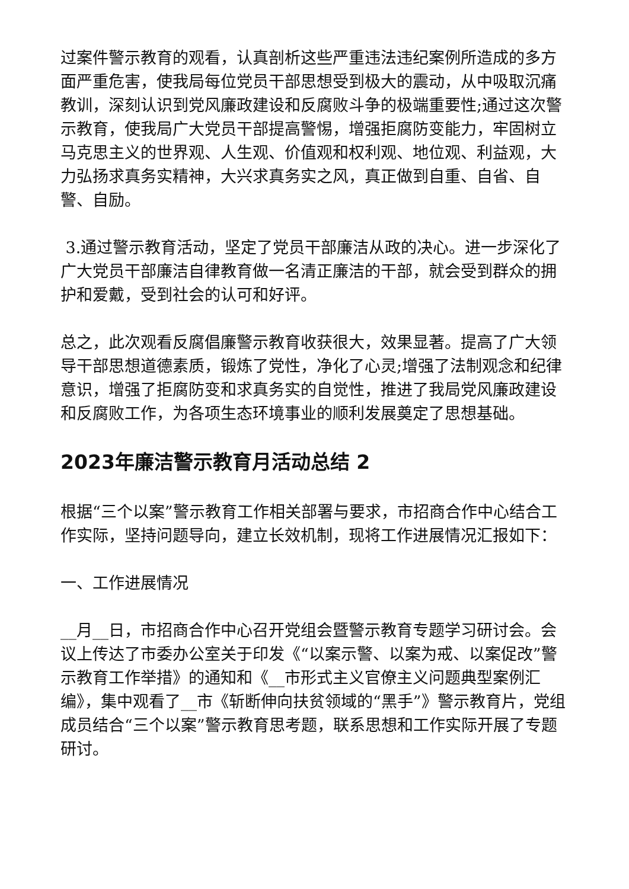过案件警示教育的观看，认真剖析这些严重违法违纪案例所造成的多方面严重危害，使我局每位党员干部思想受到极大的震动，从中吸取沉痛教训，深刻认识到党风廉政建设和反腐败斗争的极端重要性;通过这次警示教育，使我局广大党员干部提高警惕，增强拒腐防变能力，牢固树立马克思主义的世界观、人生观、价值观和权利观、地位观、利益观，大力弘扬求真务实精神，大兴求真务实之风，真正做到自重、自省、自警、自励。
3.通过警示教育活动，坚定了党员干部廉洁从政的决心。进一步深化了广大党员干部廉洁自律教育做一名清正廉洁的干部，就会受到群众的拥护和爱戴，受到社会的认可和好评。
总之，此次观看反腐倡廉警示教育收获很大，效果显著。提高了广大领导干部思想道德素质，锻炼了党性，净化了心灵;增强了法制观念和纪律意识，增强了拒腐防变和求真务实的自觉性，推进了我局党风廉政建设和反腐败工作，为各项生态环境事业的顺利发展奠定了思想基础。
2023年廉洁警示教育月活动总结 2
根据“三个以案”警示教育工作相关部署与要求，市招商合作中心结合工作实际，坚持问题导向，建立长效机制，现将工作进展情况汇报如下：
一、工作进展情况
__月__日，市招商合作中心召开党组会暨警示教育专题学习研讨会。会议上传达了市委办公室关于印发《“以案示警、以案为戒、以案促改”警示教育工作举措》的通知和《__市形式主义官僚主义问题典型案例汇编》，集中观看了__市《斩断伸向扶贫领域的“黑手”》警示教育片，党组成员结合“三个以案”警示教育思考题，联系思想和工作实际开展了专题研讨。